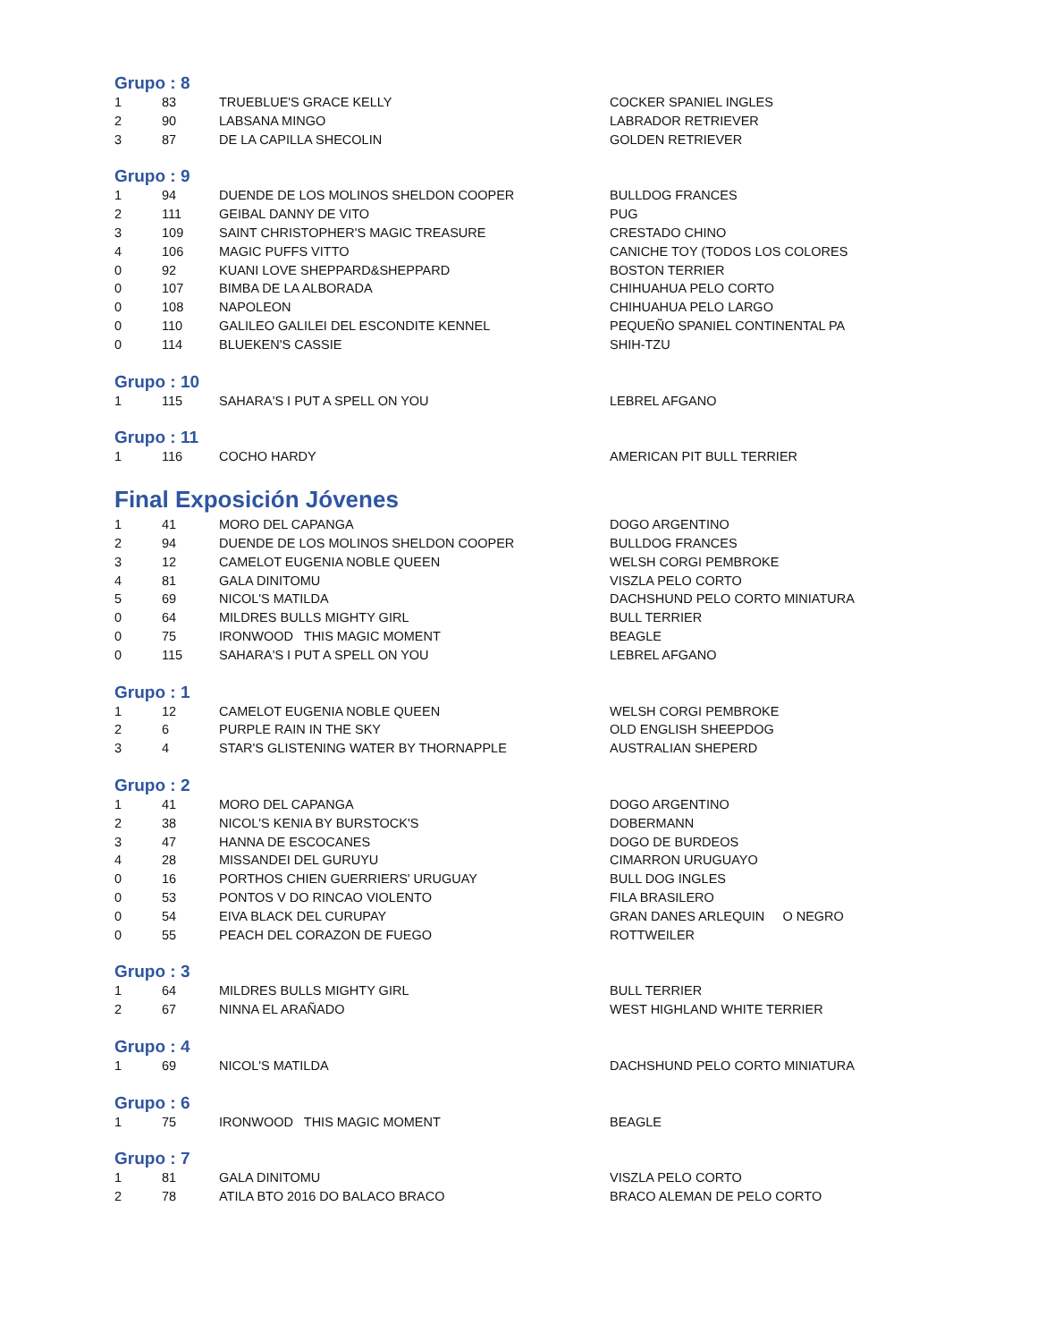Grupo : 8
| 1 | 83 | TRUEBLUE'S GRACE KELLY | COCKER SPANIEL INGLES |
| 2 | 90 | LABSANA MINGO | LABRADOR RETRIEVER |
| 3 | 87 | DE LA CAPILLA SHECOLIN | GOLDEN RETRIEVER |
Grupo : 9
| 1 | 94 | DUENDE DE LOS MOLINOS SHELDON COOPER | BULLDOG FRANCES |
| 2 | 111 | GEIBAL DANNY DE VITO | PUG |
| 3 | 109 | SAINT CHRISTOPHER'S MAGIC TREASURE | CRESTADO CHINO |
| 4 | 106 | MAGIC PUFFS VITTO | CANICHE TOY (TODOS LOS COLORES |
| 0 | 92 | KUANI LOVE SHEPPARD&SHEPPARD | BOSTON TERRIER |
| 0 | 107 | BIMBA DE LA ALBORADA | CHIHUAHUA PELO CORTO |
| 0 | 108 | NAPOLEON | CHIHUAHUA PELO LARGO |
| 0 | 110 | GALILEO GALILEI DEL ESCONDITE KENNEL | PEQUEÑO SPANIEL CONTINENTAL PA |
| 0 | 114 | BLUEKEN'S CASSIE | SHIH-TZU |
Grupo : 10
| 1 | 115 | SAHARA'S I PUT A SPELL ON YOU | LEBREL AFGANO |
Grupo : 11
| 1 | 116 | COCHO HARDY | AMERICAN PIT BULL TERRIER |
Final Exposición Jóvenes
| 1 | 41 | MORO DEL CAPANGA | DOGO ARGENTINO |
| 2 | 94 | DUENDE DE LOS MOLINOS SHELDON COOPER | BULLDOG FRANCES |
| 3 | 12 | CAMELOT EUGENIA NOBLE QUEEN | WELSH CORGI PEMBROKE |
| 4 | 81 | GALA DINITOMU | VISZLA PELO CORTO |
| 5 | 69 | NICOL'S MATILDA | DACHSHUND PELO CORTO MINIATURA |
| 0 | 64 | MILDRES BULLS MIGHTY GIRL | BULL TERRIER |
| 0 | 75 | IRONWOOD THIS MAGIC MOMENT | BEAGLE |
| 0 | 115 | SAHARA'S I PUT A SPELL ON YOU | LEBREL AFGANO |
Grupo : 1
| 1 | 12 | CAMELOT EUGENIA NOBLE QUEEN | WELSH CORGI PEMBROKE |
| 2 | 6 | PURPLE RAIN IN THE SKY | OLD ENGLISH SHEEPDOG |
| 3 | 4 | STAR'S GLISTENING WATER BY THORNAPPLE | AUSTRALIAN SHEPERD |
Grupo : 2
| 1 | 41 | MORO DEL CAPANGA | DOGO ARGENTINO |
| 2 | 38 | NICOL'S KENIA BY BURSTOCK'S | DOBERMANN |
| 3 | 47 | HANNA DE ESCOCANES | DOGO DE BURDEOS |
| 4 | 28 | MISSANDEI DEL GURUYU | CIMARRON URUGUAYO |
| 0 | 16 | PORTHOS CHIEN GUERRIERS' URUGUAY | BULL DOG INGLES |
| 0 | 53 | PONTOS V DO RINCAO VIOLENTO | FILA BRASILERO |
| 0 | 54 | EIVA BLACK DEL CURUPAY | GRAN DANES ARLEQUIN O NEGRO |
| 0 | 55 | PEACH DEL CORAZON DE FUEGO | ROTTWEILER |
Grupo : 3
| 1 | 64 | MILDRES BULLS MIGHTY GIRL | BULL TERRIER |
| 2 | 67 | NINNA EL ARAÑADO | WEST HIGHLAND WHITE TERRIER |
Grupo : 4
| 1 | 69 | NICOL'S MATILDA | DACHSHUND PELO CORTO MINIATURA |
Grupo : 6
| 1 | 75 | IRONWOOD THIS MAGIC MOMENT | BEAGLE |
Grupo : 7
| 1 | 81 | GALA DINITOMU | VISZLA PELO CORTO |
| 2 | 78 | ATILA BTO 2016 DO BALACO BRACO | BRACO ALEMAN DE PELO CORTO |